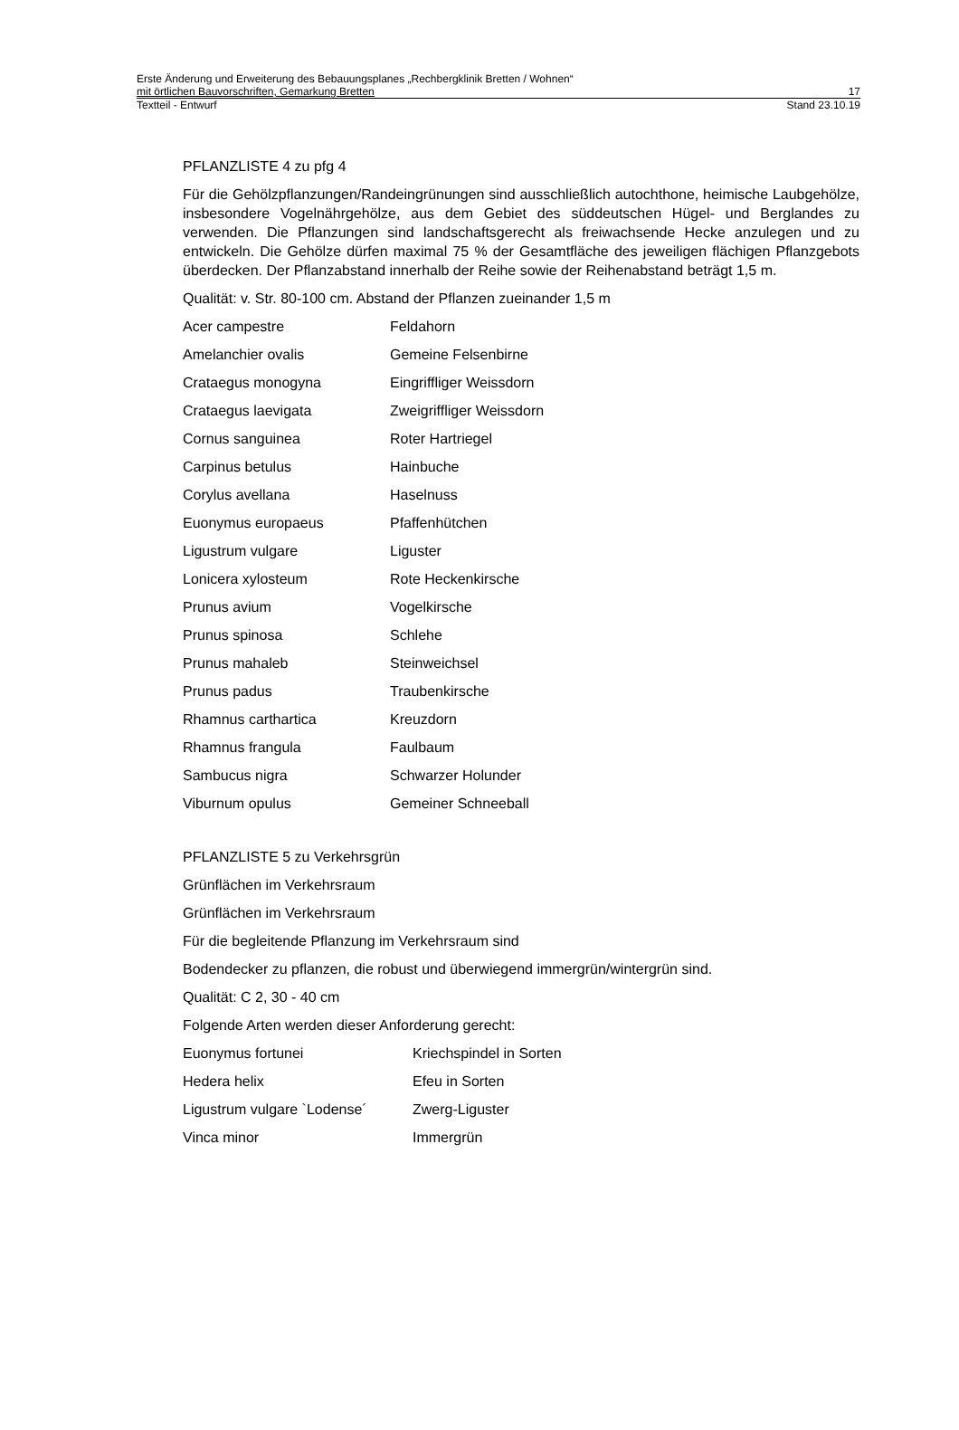Erste Änderung und Erweiterung des Bebauungsplanes „Rechbergklinik Bretten / Wohnen“
mit örtlichen Bauvorschriften, Gemarkung Bretten 17
Textteil - Entwurf Stand 23.10.19
PFLANZLISTE 4 zu pfg 4
Für die Gehölzpflanzungen/Randeingrünungen sind ausschließlich autochthone, heimische Laubgehölze, insbesondere Vogelnährgehölze, aus dem Gebiet des süddeutschen Hügel- und Berglandes zu verwenden. Die Pflanzungen sind landschaftsgerecht als freiwachsende Hecke anzulegen und zu entwickeln. Die Gehölze dürfen maximal 75 % der Gesamtfläche des jeweiligen flächigen Pflanzgebots überdecken. Der Pflanzabstand innerhalb der Reihe sowie der Reihenabstand beträgt 1,5 m.
Qualität: v. Str. 80-100 cm. Abstand der Pflanzen zueinander 1,5 m
| Acer campestre | Feldahorn |
| Amelanchier ovalis | Gemeine Felsenbirne |
| Crataegus monogyna | Eingriffliger Weissdorn |
| Crataegus laevigata | Zweigriffliger Weissdorn |
| Cornus sanguinea | Roter Hartriegel |
| Carpinus betulus | Hainbuche |
| Corylus avellana | Haselnuss |
| Euonymus europaeus | Pfaffenhütchen |
| Ligustrum vulgare | Liguster |
| Lonicera xylosteum | Rote Heckenkirsche |
| Prunus avium | Vogelkirsche |
| Prunus spinosa | Schlehe |
| Prunus mahaleb | Steinweichsel |
| Prunus padus | Traubenkirsche |
| Rhamnus carthartica | Kreuzdorn |
| Rhamnus frangula | Faulbaum |
| Sambucus nigra | Schwarzer Holunder |
| Viburnum opulus | Gemeiner Schneeball |
PFLANZLISTE 5 zu Verkehrsgrün
Grünflächen im Verkehrsraum
Grünflächen im Verkehrsraum
Für die begleitende Pflanzung im Verkehrsraum sind
Bodendecker zu pflanzen, die robust und überwiegend immergrün/wintergrün sind.
Qualität: C 2, 30 - 40 cm
Folgende Arten werden dieser Anforderung gerecht:
| Euonymus fortunei | Kriechspindel in Sorten |
| Hedera helix | Efeu in Sorten |
| Ligustrum vulgare `Lodense´ | Zwerg-Liguster |
| Vinca minor | Immergrün |